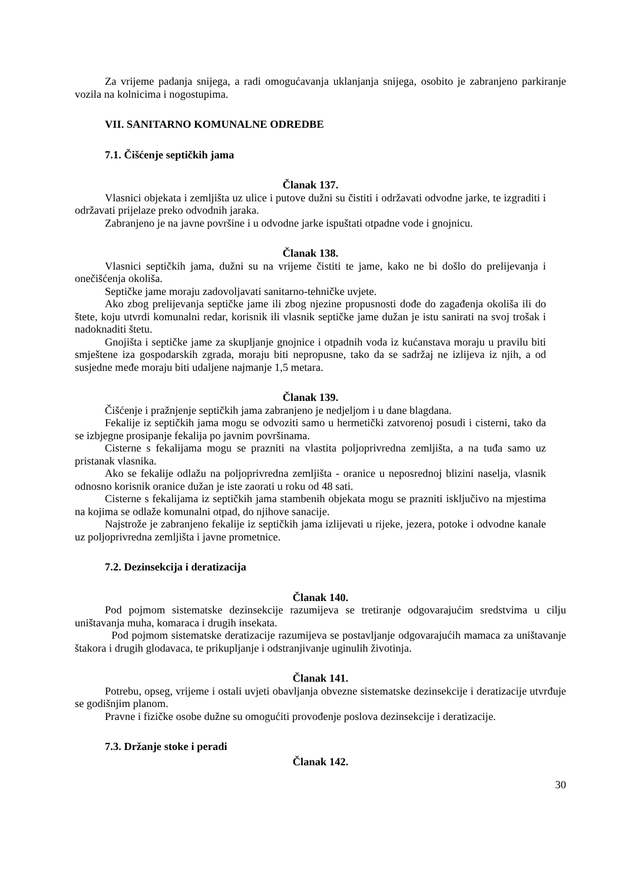Za vrijeme padanja snijega, a radi omogućavanja uklanjanja snijega, osobito je zabranjeno parkiranje vozila na kolnicima i nogostupima.
VII. SANITARNO KOMUNALNE ODREDBE
7.1. Čišćenje septičkih jama
Članak 137.
Vlasnici objekata i zemljišta uz ulice i putove dužni su čistiti i održavati odvodne jarke, te izgraditi i održavati prijelaze preko odvodnih jaraka.
Zabranjeno je na javne površine i u odvodne jarke ispuštati otpadne vode i gnojnicu.
Članak 138.
Vlasnici septičkih jama, dužni su na vrijeme čistiti te jame, kako ne bi došlo do prelijevanja i onečišćenja okoliša.
Septičke jame moraju zadovoljavati sanitarno-tehničke uvjete.
Ako zbog prelijevanja septičke jame ili zbog njezine propusnosti dođe do zagađenja okoliša ili do štete, koju utvrdi komunalni redar, korisnik ili vlasnik septičke jame dužan je istu sanirati na svoj trošak i nadoknaditi štetu.
Gnojišta i septičke jame za skupljanje gnojnice i otpadnih voda iz kućanstava moraju u pravilu biti smještene iza gospodarskih zgrada, moraju biti nepropusne, tako da se sadržaj ne izlijeva iz njih, a od susjedne međe moraju biti udaljene najmanje 1,5 metara.
Članak 139.
Čišćenje i pražnjenje septičkih jama zabranjeno je nedjeljom i u dane blagdana.
Fekalije iz septičkih jama mogu se odvoziti samo u hermetički zatvorenoj posudi i cisterni, tako da se izbjegne prosipanje fekalija po javnim površinama.
Cisterne s fekalijama mogu se prazniti na vlastita poljoprivredna zemljišta, a na tuđa samo uz pristanak vlasnika.
Ako se fekalije odlažu na poljoprivredna zemljišta - oranice u neposrednoj blizini naselja, vlasnik odnosno korisnik oranice dužan je iste zaorati u roku od 48 sati.
Cisterne s fekalijama iz septičkih jama stambenih objekata mogu se prazniti isključivo na mjestima na kojima se odlaže komunalni otpad, do njihove sanacije.
Najstrože je zabranjeno fekalije iz septičkih jama izlijevati u rijeke, jezera, potoke i odvodne kanale uz poljoprivredna zemljišta i javne prometnice.
7.2. Dezinsekcija i deratizacija
Članak 140.
Pod pojmom sistematske dezinsekcije razumijeva se tretiranje odgovarajućim sredstvima u cilju uništavanja muha, komaraca i drugih insekata.
Pod pojmom sistematske deratizacije razumijeva se postavljanje odgovarajućih mamaca za uništavanje štakora i drugih glodavaca, te prikupljanje i odstranjivanje uginulih životinja.
Članak 141.
Potrebu, opseg, vrijeme i ostali uvjeti obavljanja obvezne sistematske dezinsekcije i deratizacije utvrđuje se godišnjim planom.
Pravne i fizičke osobe dužne su omogućiti provođenje poslova dezinsekcije i deratizacije.
7.3. Držanje stoke i peradi
Članak 142.
30